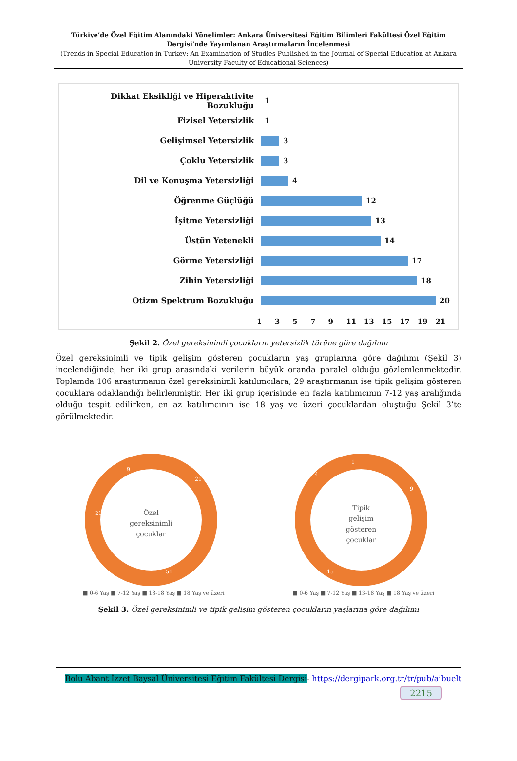Türkiye’de Özel Eğitim Alanındaki Yönelimler: Ankara Üniversitesi Eğitim Bilimleri Fakültesi Özel Eğitim Dergisi'nde Yayımlanan Araştırmaların İncelenmesi
(Trends in Special Education in Turkey: An Examination of Studies Published in the Journal of Special Education at Ankara University Faculty of Educational Sciences)
Dikkat Eksikliği ve Hiperaktivite Bozukluğu
1
Fizisel Yetersizlik 1
Gelişimsel Yetersizlik 3
Çoklu Yetersizlik 3
Dil ve Konuşma Yetersizliği 4
Öğrenme Güçlüğü 12
İşitme Yetersizliği 13
Üstün Yetenekli 14
Görme Yetersizliği 17
Zihin Yetersizliği 18
Otizm Spektrum Bozukluğu 20
1 3 5 7 9 11 13 15 17 19 21
Şekil 2. Özel gereksinimli çocukların yetersizlik türüne göre dağılımı
Özel gereksinimli ve tipik gelişim gösteren çocukların yaş gruplarına göre dağılımı (Şekil 3) incelendiğinde, her iki grup arasındaki verilerin büyük oranda paralel olduğu gözlemlenmektedir. Toplamda 106 araştırmanın özel gereksinimli katılımcılara, 29 araştırmanın ise tipik gelişim gösteren çocuklara odaklandığı belirlenmiştir. Her iki grup içerisinde en fazla katılımcının 7-12 yaş aralığında olduğu tespit edilirken, en az katılımcının ise 18 yaş ve üzeri çocuklardan oluştuğu Şekil 3’te görülmektedir.
Özel
gereksinimli
çocuklar
21
51
21
9
■ 0-6 Yaş ■ 7-12 Yaş ■ 13-18 Yaş ■ 18 Yaş ve üzeri
Tipik
gelişim
gösteren
çocuklar
9
15
4
1
■ 0-6 Yaş ■ 7-12 Yaş ■ 13-18 Yaş ■ 18 Yaş ve üzeri
Şekil 3. Özel gereksinimli ve tipik gelişim gösteren çocukların yaşlarına göre dağılımı
Bolu Abant İzzet Baysal Üniversitesi Eğitim Fakültesi Dergisi- https://dergipark.org.tr/tr/pub/aibuelt
2215